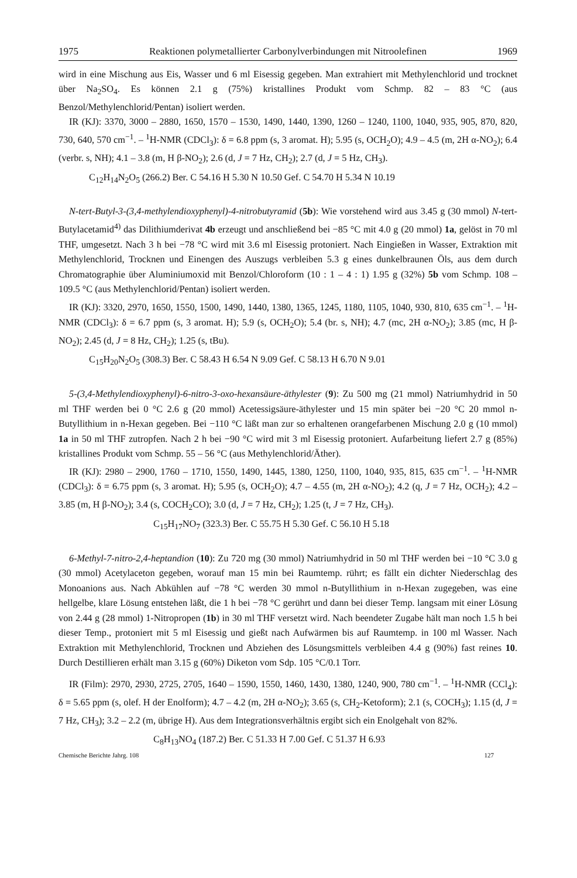1975 Reaktionen polymetallierter Carbonylverbindungen mit Nitroolefinen 1969
wird in eine Mischung aus Eis, Wasser und 6 ml Eisessig gegeben. Man extrahiert mit Methylenchlorid und trocknet über Na<sub>2</sub>SO<sub>4</sub>. Es können 2.1 g (75%) kristallines Produkt vom Schmp. 82 – 83 °C (aus Benzol/Methylenchlorid/Pentan) isoliert werden.
IR (KJ): 3370, 3000 – 2880, 1650, 1570 – 1530, 1490, 1440, 1390, 1260 – 1240, 1100, 1040, 935, 905, 870, 820, 730, 640, 570 cm<sup>−1</sup>. – <sup>1</sup>H-NMR (CDCl<sub>3</sub>): δ = 6.8 ppm (s, 3 aromat. H); 5.95 (s, OCH<sub>2</sub>O); 4.9 – 4.5 (m, 2H α-NO<sub>2</sub>); 6.4 (verbr. s, NH); 4.1 – 3.8 (m, H β-NO<sub>2</sub>); 2.6 (d, J = 7 Hz, CH<sub>2</sub>); 2.7 (d, J = 5 Hz, CH<sub>3</sub>).
C<sub>12</sub>H<sub>14</sub>N<sub>2</sub>O<sub>5</sub> (266.2) Ber. C 54.16 H 5.30 N 10.50 Gef. C 54.70 H 5.34 N 10.19
N-tert-Butyl-3-(3,4-methylendioxyphenyl)-4-nitrobutyramid (5b): Wie vorstehend wird aus 3.45 g (30 mmol) N-tert-Butylacetamid<sup>4)</sup> das Dilithiumderivat 4b erzeugt und anschließend bei −85 °C mit 4.0 g (20 mmol) 1a, gelöst in 70 ml THF, umgesetzt. Nach 3 h bei −78 °C wird mit 3.6 ml Eisessig protoniert. Nach Eingießen in Wasser, Extraktion mit Methylenchlorid, Trocknen und Einengen des Auszugs verbleiben 5.3 g eines dunkelbraunen Öls, aus dem durch Chromatographie über Aluminiumoxid mit Benzol/Chloroform (10 : 1 – 4 : 1) 1.95 g (32%) 5b vom Schmp. 108 – 109.5 °C (aus Methylenchlorid/Pentan) isoliert werden.
IR (KJ): 3320, 2970, 1650, 1550, 1500, 1490, 1440, 1380, 1365, 1245, 1180, 1105, 1040, 930, 810, 635 cm<sup>−1</sup>. – <sup>1</sup>H-NMR (CDCl<sub>3</sub>): δ = 6.7 ppm (s, 3 aromat. H); 5.9 (s, OCH<sub>2</sub>O); 5.4 (br. s, NH); 4.7 (mc, 2H α-NO<sub>2</sub>); 3.85 (mc, H β-NO<sub>2</sub>); 2.45 (d, J = 8 Hz, CH<sub>2</sub>); 1.25 (s, tBu).
C<sub>15</sub>H<sub>20</sub>N<sub>2</sub>O<sub>5</sub> (308.3) Ber. C 58.43 H 6.54 N 9.09 Gef. C 58.13 H 6.70 N 9.01
5-(3,4-Methylendioxyphenyl)-6-nitro-3-oxo-hexansäure-äthylester (9): Zu 500 mg (21 mmol) Natriumhydrid in 50 ml THF werden bei 0 °C 2.6 g (20 mmol) Acetessigsäure-äthylester und 15 min später bei −20 °C 20 mmol n-Butyllithium in n-Hexan gegeben. Bei −110 °C läßt man zur so erhaltenen orangefarbenen Mischung 2.0 g (10 mmol) 1a in 50 ml THF zutropfen. Nach 2 h bei −90 °C wird mit 3 ml Eisessig protoniert. Aufarbeitung liefert 2.7 g (85%) kristallines Produkt vom Schmp. 55 – 56 °C (aus Methylenchlorid/Äther).
IR (KJ): 2980 – 2900, 1760 – 1710, 1550, 1490, 1445, 1380, 1250, 1100, 1040, 935, 815, 635 cm<sup>−1</sup>. – <sup>1</sup>H-NMR (CDCl<sub>3</sub>): δ = 6.75 ppm (s, 3 aromat. H); 5.95 (s, OCH<sub>2</sub>O); 4.7 – 4.55 (m, 2H α-NO<sub>2</sub>); 4.2 (q, J = 7 Hz, OCH<sub>2</sub>); 4.2 – 3.85 (m, H β-NO<sub>2</sub>); 3.4 (s, COCH<sub>2</sub>CO); 3.0 (d, J = 7 Hz, CH<sub>2</sub>); 1.25 (t, J = 7 Hz, CH<sub>3</sub>).
C<sub>15</sub>H<sub>17</sub>NO<sub>7</sub> (323.3) Ber. C 55.75 H 5.30 Gef. C 56.10 H 5.18
6-Methyl-7-nitro-2,4-heptandion (10): Zu 720 mg (30 mmol) Natriumhydrid in 50 ml THF werden bei −10 °C 3.0 g (30 mmol) Acetylaceton gegeben, worauf man 15 min bei Raumtemp. rührt; es fällt ein dichter Niederschlag des Monoanions aus. Nach Abkühlen auf −78 °C werden 30 mmol n-Butyllithium in n-Hexan zugegeben, was eine hellgelbe, klare Lösung entstehen läßt, die 1 h bei −78 °C gerührt und dann bei dieser Temp. langsam mit einer Lösung von 2.44 g (28 mmol) 1-Nitropropen (1b) in 30 ml THF versetzt wird. Nach beendeter Zugabe hält man noch 1.5 h bei dieser Temp., protoniert mit 5 ml Eisessig und gießt nach Aufwärmen bis auf Raumtemp. in 100 ml Wasser. Nach Extraktion mit Methylenchlorid, Trocknen und Abziehen des Lösungsmittels verbleiben 4.4 g (90%) fast reines 10. Durch Destillieren erhält man 3.15 g (60%) Diketon vom Sdp. 105 °C/0.1 Torr.
IR (Film): 2970, 2930, 2725, 2705, 1640 – 1590, 1550, 1460, 1430, 1380, 1240, 900, 780 cm<sup>−1</sup>. – <sup>1</sup>H-NMR (CCl<sub>4</sub>): δ = 5.65 ppm (s, olef. H der Enolform); 4.7 – 4.2 (m, 2H α-NO<sub>2</sub>); 3.65 (s, CH<sub>2</sub>-Ketoform); 2.1 (s, COCH<sub>3</sub>); 1.15 (d, J = 7 Hz, CH<sub>3</sub>); 3.2 – 2.2 (m, übrige H). Aus dem Integrationsverhältnis ergibt sich ein Enolgehalt von 82%.
C<sub>8</sub>H<sub>13</sub>NO<sub>4</sub> (187.2) Ber. C 51.33 H 7.00 Gef. C 51.37 H 6.93
Chemische Berichte Jahrg. 108 127